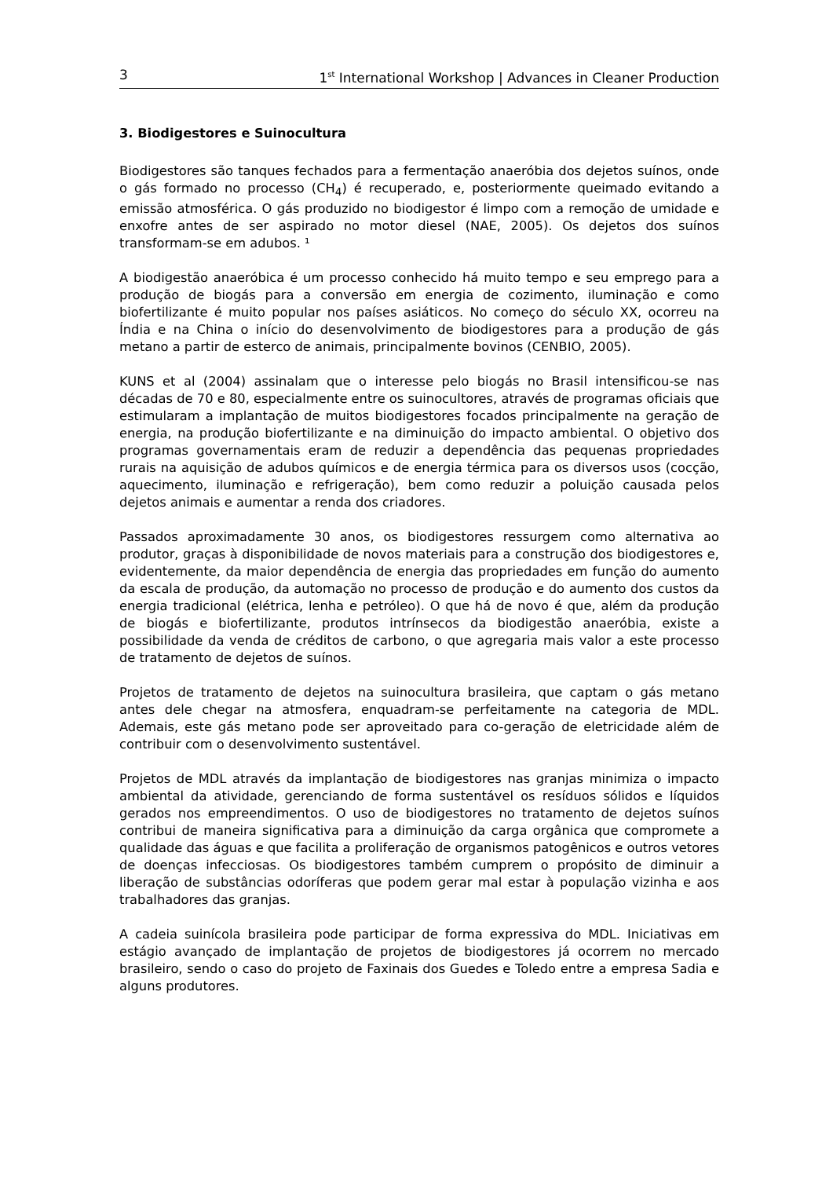3 1<sup>st</sup> International Workshop | Advances in Cleaner Production
3. Biodigestores e Suinocultura
Biodigestores são tanques fechados para a fermentação anaeróbia dos dejetos suínos, onde o gás formado no processo (CH<sub>4</sub>) é recuperado, e, posteriormente queimado evitando a emissão atmosférica. O gás produzido no biodigestor é limpo com a remoção de umidade e enxofre antes de ser aspirado no motor diesel (NAE, 2005). Os dejetos dos suínos transformam-se em adubos. ¹
A biodigestão anaeróbica é um processo conhecido há muito tempo e seu emprego para a produção de biogás para a conversão em energia de cozimento, iluminação e como biofertilizante é muito popular nos países asiáticos. No começo do século XX, ocorreu na Índia e na China o início do desenvolvimento de biodigestores para a produção de gás metano a partir de esterco de animais, principalmente bovinos (CENBIO, 2005).
KUNS et al (2004) assinalam que o interesse pelo biogás no Brasil intensificou-se nas décadas de 70 e 80, especialmente entre os suinocultores, através de programas oficiais que estimularam a implantação de muitos biodigestores focados principalmente na geração de energia, na produção biofertilizante e na diminuição do impacto ambiental. O objetivo dos programas governamentais eram de reduzir a dependência das pequenas propriedades rurais na aquisição de adubos químicos e de energia térmica para os diversos usos (cocção, aquecimento, iluminação e refrigeração), bem como reduzir a poluição causada pelos dejetos animais e aumentar a renda dos criadores.
Passados aproximadamente 30 anos, os biodigestores ressurgem como alternativa ao produtor, graças à disponibilidade de novos materiais para a construção dos biodigestores e, evidentemente, da maior dependência de energia das propriedades em função do aumento da escala de produção, da automação no processo de produção e do aumento dos custos da energia tradicional (elétrica, lenha e petróleo). O que há de novo é que, além da produção de biogás e biofertilizante, produtos intrínsecos da biodigestão anaeróbia, existe a possibilidade da venda de créditos de carbono, o que agregaria mais valor a este processo de tratamento de dejetos de suínos.
Projetos de tratamento de dejetos na suinocultura brasileira, que captam o gás metano antes dele chegar na atmosfera, enquadram-se perfeitamente na categoria de MDL. Ademais, este gás metano pode ser aproveitado para co-geração de eletricidade além de contribuir com o desenvolvimento sustentável.
Projetos de MDL através da implantação de biodigestores nas granjas minimiza o impacto ambiental da atividade, gerenciando de forma sustentável os resíduos sólidos e líquidos gerados nos empreendimentos. O uso de biodigestores no tratamento de dejetos suínos contribui de maneira significativa para a diminuição da carga orgânica que compromete a qualidade das águas e que facilita a proliferação de organismos patogênicos e outros vetores de doenças infecciosas. Os biodigestores também cumprem o propósito de diminuir a liberação de substâncias odoríferas que podem gerar mal estar à população vizinha e aos trabalhadores das granjas.
A cadeia suinícola brasileira pode participar de forma expressiva do MDL. Iniciativas em estágio avançado de implantação de projetos de biodigestores já ocorrem no mercado brasileiro, sendo o caso do projeto de Faxinais dos Guedes e Toledo entre a empresa Sadia e alguns produtores.